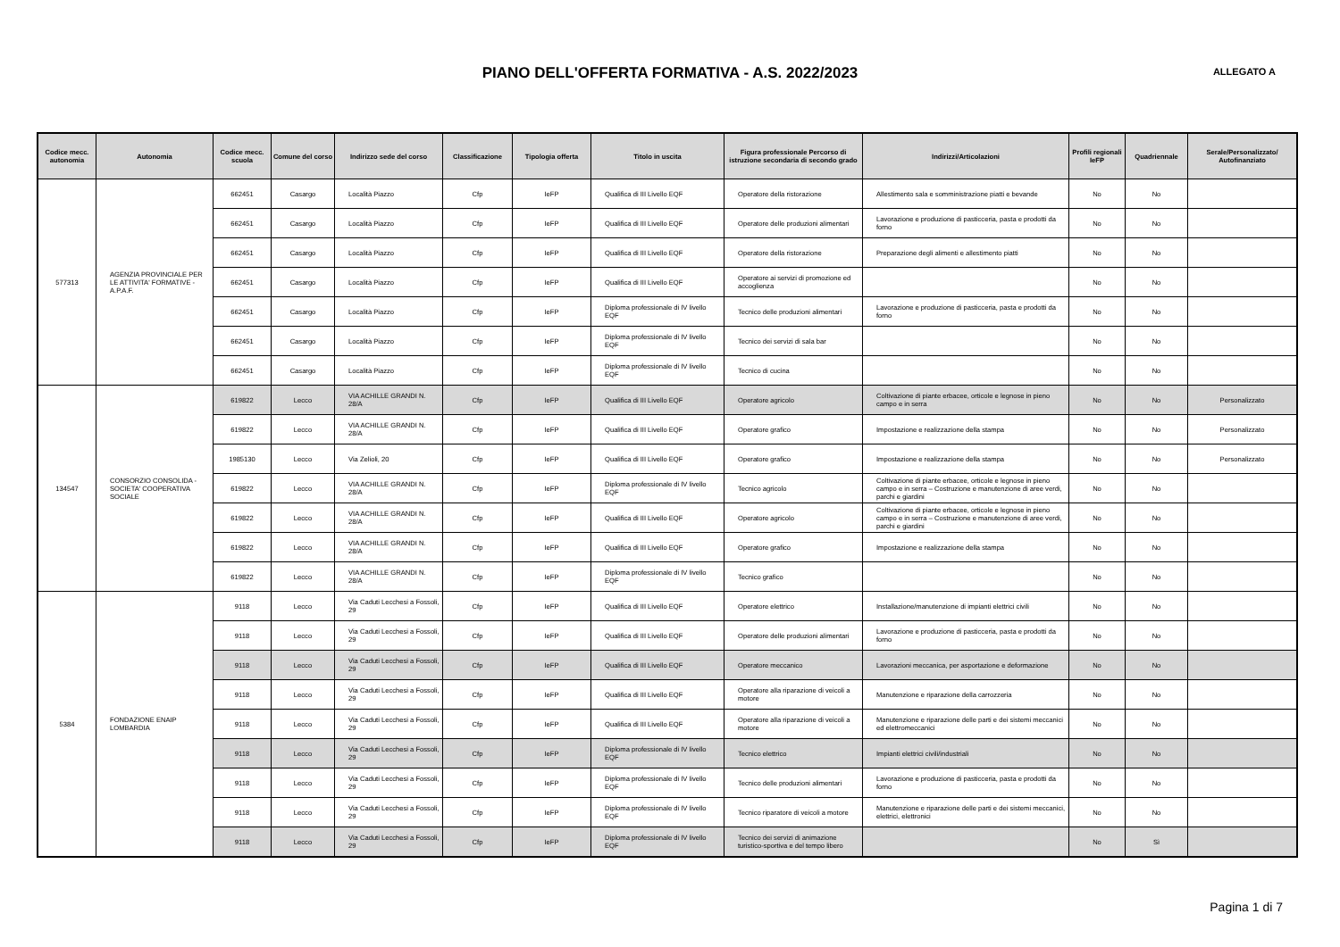PIANO DELL'OFFERTA FORMATIVA - A.S. 2022/2023
ALLEGATO A
| Codice mecc. autonomia | Autonomia | Codice mecc. scuola | Comune del corso | Indirizzo sede del corso | Classificazione | Tipologia offerta | Titolo in uscita | Figura professionale Percorso di istruzione secondaria di secondo grado | Indirizzi/Articolazioni | Profili regionali IeFP | Quadriennale | Serale/Personalizzato/ Autofinanziato |
| --- | --- | --- | --- | --- | --- | --- | --- | --- | --- | --- | --- | --- |
| 577313 | AGENZIA PROVINCIALE PER LE ATTIVITA' FORMATIVE - A.P.A.F. | 662451 | Casargo | Località Piazzo | Cfp | IeFP | Qualifica di III Livello EQF | Operatore della ristorazione | Allestimento sala e somministrazione piatti e bevande | No | No | |
| | | 662451 | Casargo | Località Piazzo | Cfp | IeFP | Qualifica di III Livello EQF | Operatore delle produzioni alimentari | Lavorazione e produzione di pasticceria, pasta e prodotti da forno | No | No | |
| | | 662451 | Casargo | Località Piazzo | Cfp | IeFP | Qualifica di III Livello EQF | Operatore della ristorazione | Preparazione degli alimenti e allestimento piatti | No | No | |
| | | 662451 | Casargo | Località Piazzo | Cfp | IeFP | Qualifica di III Livello EQF | Operatore ai servizi di promozione ed accoglienza | | No | No | |
| | | 662451 | Casargo | Località Piazzo | Cfp | IeFP | Diploma professionale di IV livello EQF | Tecnico delle produzioni alimentari | Lavorazione e produzione di pasticceria, pasta e prodotti da forno | No | No | |
| | | 662451 | Casargo | Località Piazzo | Cfp | IeFP | Diploma professionale di IV livello EQF | Tecnico dei servizi di sala bar | | No | No | |
| | | 662451 | Casargo | Località Piazzo | Cfp | IeFP | Diploma professionale di IV livello EQF | Tecnico di cucina | | No | No | |
| 134547 | CONSORZIO CONSOLIDA - SOCIETA' COOPERATIVA SOCIALE | 619822 | Lecco | VIA ACHILLE GRANDI N. 28/A | Cfp | IeFP | Qualifica di III Livello EQF | Operatore agricolo | Coltivazione di piante erbacee, orticole e legnose in pieno campo e in serra | No | No | Personalizzato |
| | | 619822 | Lecco | VIA ACHILLE GRANDI N. 28/A | Cfp | IeFP | Qualifica di III Livello EQF | Operatore grafico | Impostazione e realizzazione della stampa | No | No | Personalizzato |
| | | 1985130 | Lecco | Via Zelioli, 20 | Cfp | IeFP | Qualifica di III Livello EQF | Operatore grafico | Impostazione e realizzazione della stampa | No | No | Personalizzato |
| | | 619822 | Lecco | VIA ACHILLE GRANDI N. 28/A | Cfp | IeFP | Diploma professionale di IV livello EQF | Tecnico agricolo | Coltivazione di piante erbacee, orticole e legnose in pieno campo e in serra – Costruzione e manutenzione di aree verdi, parchi e giardini | No | No | |
| | | 619822 | Lecco | VIA ACHILLE GRANDI N. 28/A | Cfp | IeFP | Qualifica di III Livello EQF | Operatore agricolo | Coltivazione di piante erbacee, orticole e legnose in pieno campo e in serra – Costruzione e manutenzione di aree verdi, parchi e giardini | No | No | |
| | | 619822 | Lecco | VIA ACHILLE GRANDI N. 28/A | Cfp | IeFP | Qualifica di III Livello EQF | Operatore grafico | Impostazione e realizzazione della stampa | No | No | |
| | | 619822 | Lecco | VIA ACHILLE GRANDI N. 28/A | Cfp | IeFP | Diploma professionale di IV livello EQF | Tecnico grafico | | No | No | |
| 5384 | FONDAZIONE ENAIP LOMBARDIA | 9118 | Lecco | Via Caduti Lecchesi a Fossoli, 29 | Cfp | IeFP | Qualifica di III Livello EQF | Operatore elettrico | Installazione/manutenzione di impianti elettrici civili | No | No | |
| | | 9118 | Lecco | Via Caduti Lecchesi a Fossoli, 29 | Cfp | IeFP | Qualifica di III Livello EQF | Operatore delle produzioni alimentari | Lavorazione e produzione di pasticceria, pasta e prodotti da forno | No | No | |
| | | 9118 | Lecco | Via Caduti Lecchesi a Fossoli, 29 | Cfp | IeFP | Qualifica di III Livello EQF | Operatore meccanico | Lavorazioni meccanica, per asportazione e deformazione | No | No | |
| | | 9118 | Lecco | Via Caduti Lecchesi a Fossoli, 29 | Cfp | IeFP | Qualifica di III Livello EQF | Operatore alla riparazione di veicoli a motore | Manutenzione e riparazione della carrozzeria | No | No | |
| | | 9118 | Lecco | Via Caduti Lecchesi a Fossoli, 29 | Cfp | IeFP | Qualifica di III Livello EQF | Operatore alla riparazione di veicoli a motore | Manutenzione e riparazione delle parti e dei sistemi meccanici ed elettromeccanici | No | No | |
| | | 9118 | Lecco | Via Caduti Lecchesi a Fossoli, 29 | Cfp | IeFP | Diploma professionale di IV livello EQF | Tecnico elettrico | Impianti elettrici civili/industriali | No | No | |
| | | 9118 | Lecco | Via Caduti Lecchesi a Fossoli, 29 | Cfp | IeFP | Diploma professionale di IV livello EQF | Tecnico delle produzioni alimentari | Lavorazione e produzione di pasticceria, pasta e prodotti da forno | No | No | |
| | | 9118 | Lecco | Via Caduti Lecchesi a Fossoli, 29 | Cfp | IeFP | Diploma professionale di IV livello EQF | Tecnico riparatore di veicoli a motore | Manutenzione e riparazione delle parti e dei sistemi meccanici, elettrici, elettronici | No | No | |
| | | 9118 | Lecco | Via Caduti Lecchesi a Fossoli, 29 | Cfp | IeFP | Diploma professionale di IV livello EQF | Tecnico dei servizi di animazione turistico-sportiva e del tempo libero | | No | Sì | |
Pagina 1 di 7